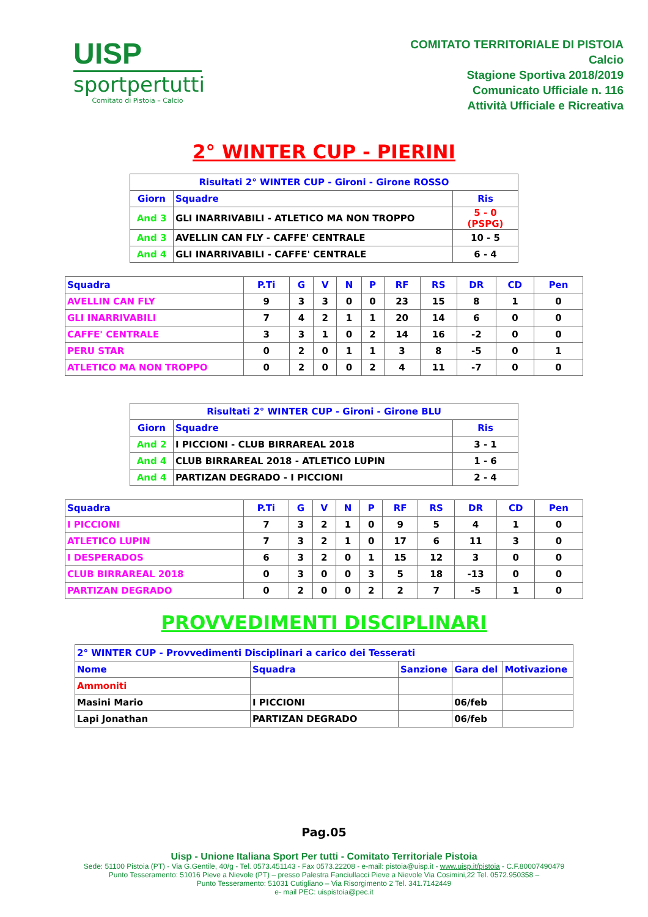UISP
sportpertutti
Comitato di Pistoia – Calcio
COMITATO TERRITORIALE DI PISTOIA
Calcio
Stagione Sportiva 2018/2019
Comunicato Ufficiale n. 116
Attività Ufficiale e Ricreativa
2° WINTER CUP - PIERINI
| Risultati 2° WINTER CUP - Gironi - Girone ROSSO | | |
| --- | --- | --- |
| Giorn | Squadre | Ris |
| And 3 | GLI INARRIVABILI - ATLETICO MA NON TROPPO | 5 - 0 (PSPG) |
| And 3 | AVELLIN CAN FLY - CAFFE' CENTRALE | 10 - 5 |
| And 4 | GLI INARRIVABILI - CAFFE' CENTRALE | 6 - 4 |
| Squadra | P.Ti | G | V | N | P | RF | RS | DR | CD | Pen |
| --- | --- | --- | --- | --- | --- | --- | --- | --- | --- | --- |
| AVELLIN CAN FLY | 9 | 3 | 3 | 0 | 0 | 23 | 15 | 8 | 1 | 0 |
| GLI INARRIVABILI | 7 | 4 | 2 | 1 | 1 | 20 | 14 | 6 | 0 | 0 |
| CAFFE' CENTRALE | 3 | 3 | 1 | 0 | 2 | 14 | 16 | -2 | 0 | 0 |
| PERU STAR | 0 | 2 | 0 | 1 | 1 | 3 | 8 | -5 | 0 | 1 |
| ATLETICO MA NON TROPPO | 0 | 2 | 0 | 0 | 2 | 4 | 11 | -7 | 0 | 0 |
| Risultati 2° WINTER CUP - Gironi - Girone BLU | | |
| --- | --- | --- |
| Giorn | Squadre | Ris |
| And 2 | I PICCIONI - CLUB BIRRAREAL 2018 | 3 - 1 |
| And 4 | CLUB BIRRAREAL 2018 - ATLETICO LUPIN | 1 - 6 |
| And 4 | PARTIZAN DEGRADO - I PICCIONI | 2 - 4 |
| Squadra | P.Ti | G | V | N | P | RF | RS | DR | CD | Pen |
| --- | --- | --- | --- | --- | --- | --- | --- | --- | --- | --- |
| I PICCIONI | 7 | 3 | 2 | 1 | 0 | 9 | 5 | 4 | 1 | 0 |
| ATLETICO LUPIN | 7 | 3 | 2 | 1 | 0 | 17 | 6 | 11 | 3 | 0 |
| I DESPERADOS | 6 | 3 | 2 | 0 | 1 | 15 | 12 | 3 | 0 | 0 |
| CLUB BIRRAREAL 2018 | 0 | 3 | 0 | 0 | 3 | 5 | 18 | -13 | 0 | 0 |
| PARTIZAN DEGRADO | 0 | 2 | 0 | 0 | 2 | 2 | 7 | -5 | 1 | 0 |
PROVVEDIMENTI DISCIPLINARI
| 2° WINTER CUP - Provvedimenti Disciplinari a carico dei Tesserati | | | | |
| --- | --- | --- | --- | --- |
| Nome | Squadra | Sanzione | Gara del | Motivazione |
| Ammoniti | | | | |
| Masini Mario | I PICCIONI | | 06/feb | |
| Lapi Jonathan | PARTIZAN DEGRADO | | 06/feb | |
Pag.05
Uisp - Unione Italiana Sport Per tutti - Comitato Territoriale Pistoia
Sede: 51100 Pistoia (PT) - Via G.Gentile, 40/g - Tel. 0573.451143 - Fax 0573.22208 - e-mail: pistoia@uisp.it - www.uisp.it/pistoia - C.F.80007490479
Punto Tesseramento: 51016 Pieve a Nievole (PT) – presso Palestra Fanciullacci Pieve a Nievole Via Cosimini,22 Tel. 0572.950358 –
Punto Tesseramento: 51031 Cutigliano – Via Risorgimento 2 Tel. 341.7142449
e- mail PEC: uispistoia@pec.it